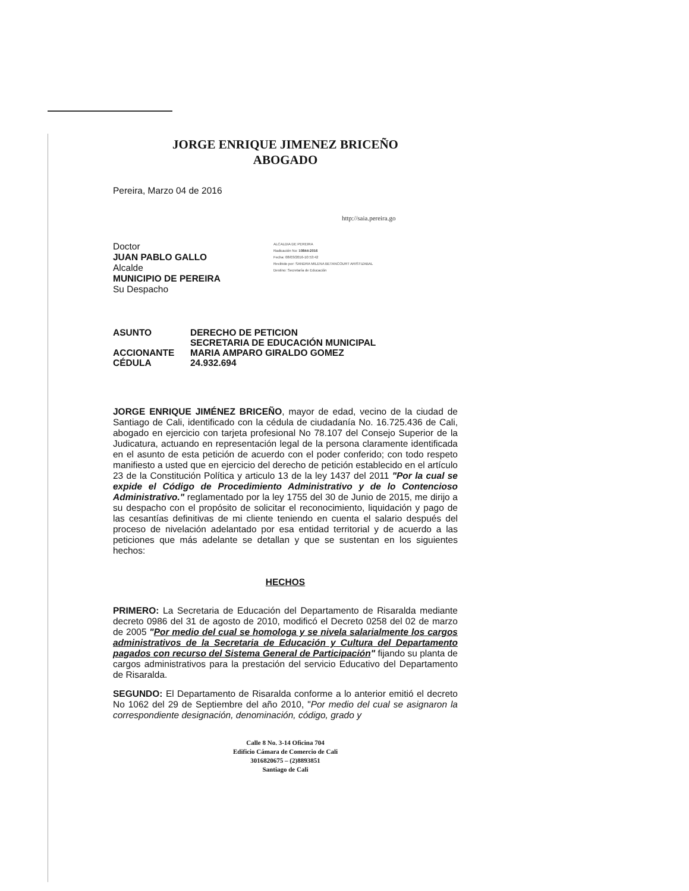JORGE ENRIQUE JIMENEZ BRICEÑO
ABOGADO
Pereira, Marzo 04 de 2016
http://saia.pereira.go
Doctor
JUAN PABLO GALLO
Alcalde
MUNICIPIO DE PEREIRA
Su Despacho
ALCALDIA DE PEREIRA
Radicación No: 10844-2016
Fecha: 08/03/2016-10:53:42
Recibido por: SANDRA MILENA BETANCOURT ARISTIZABAL
Destino: Secretaría de Educación
ASUNTO
DERECHO DE PETICION
SECRETARIA DE EDUCACIÓN MUNICIPAL
ACCIONANTE
MARIA AMPARO GIRALDO GOMEZ
CÉDULA
24.932.694
JORGE ENRIQUE JIMÉNEZ BRICEÑO, mayor de edad, vecino de la ciudad de Santiago de Cali, identificado con la cédula de ciudadanía No. 16.725.436 de Cali, abogado en ejercicio con tarjeta profesional No 78.107 del Consejo Superior de la Judicatura, actuando en representación legal de la persona claramente identificada en el asunto de esta petición de acuerdo con el poder conferido; con todo respeto manifiesto a usted que en ejercicio del derecho de petición establecido en el artículo 23 de la Constitución Política y articulo 13 de la ley 1437 del 2011 "Por la cual se expide el Código de Procedimiento Administrativo y de lo Contencioso Administrativo." reglamentado por la ley 1755 del 30 de Junio de 2015, me dirijo a su despacho con el propósito de solicitar el reconocimiento, liquidación y pago de las cesantías definitivas de mi cliente teniendo en cuenta el salario después del proceso de nivelación adelantado por esa entidad territorial y de acuerdo a las peticiones que más adelante se detallan y que se sustentan en los siguientes hechos:
HECHOS
PRIMERO: La Secretaria de Educación del Departamento de Risaralda mediante decreto 0986 del 31 de agosto de 2010, modificó el Decreto 0258 del 02 de marzo de 2005 "Por medio del cual se homologa y se nivela salarialmente los cargos administrativos de la Secretaria de Educación y Cultura del Departamento pagados con recurso del Sistema General de Participación" fijando su planta de cargos administrativos para la prestación del servicio Educativo del Departamento de Risaralda.
SEGUNDO: El Departamento de Risaralda conforme a lo anterior emitió el decreto No 1062 del 29 de Septiembre del año 2010, "Por medio del cual se asignaron la correspondiente designación, denominación, código, grado y
Calle 8 No. 3-14 Oficina 704
Edificio Cámara de Comercio de Cali
3016820675 – (2)8893851
Santiago de Cali